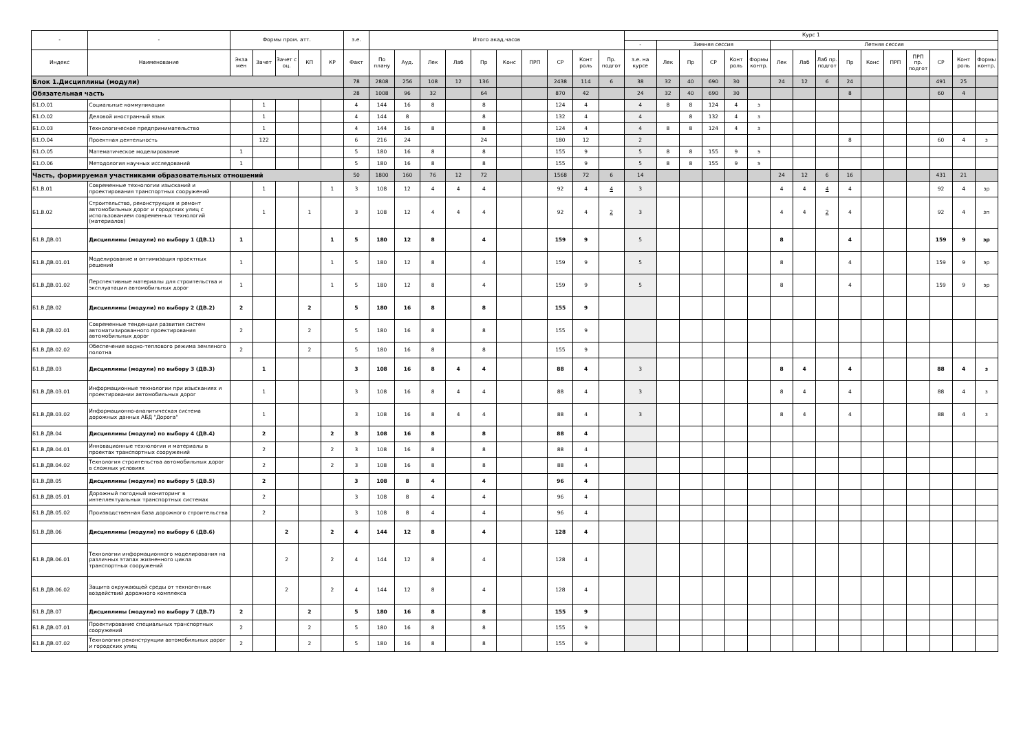| - | - | Формы пром. атт. | | | | | з.е. | Итого акад.часов | | | | | | | | | | Курс 1 | | | | | | | | | | | | | | | |
| --- | --- | --- | --- | --- | --- | --- | --- | --- | --- | --- | --- | --- | --- | --- | --- | --- | --- | --- | --- | --- | --- | --- | --- | --- | --- | --- | --- | --- | --- | --- | --- | --- | --- |
| | | | | | | | | | | | | | | | | | | - | Зимняя сессия | | | | | Летняя сессия | | | | | | | | | |
| Индекс | Наименование | Экза мен | Зачет | Зачет с оц. | КП | КР | Факт | По плану | Ауд. | Лек | Лаб | Пр | Конс | ПРП | СР | Конт роль | Пр. подгот | з.е. на курсе | Лек | Пр | СР | Конт роль | Формы контр. | Лек | Лаб | Лаб пр. подгот | Пр | Конс | ПРП | ПРП пр. подгот | СР | Конт роль | Формы контр. |
| Блок 1.Дисциплины (модули) | | | | | | | 78 | 2808 | 256 | 108 | 12 | 136 | | | 2438 | 114 | 6 | 38 | 32 | 40 | 690 | 30 | | 24 | 12 | 6 | 24 | | | | 491 | 25 | |
| Обязательная часть | | | | | | | 28 | 1008 | 96 | 32 | | 64 | | | 870 | 42 | | 24 | 32 | 40 | 690 | 30 | | | | | 8 | | | | 60 | 4 | |
| Б1.О.01 | Социальные коммуникации | | 1 | | | | 4 | 144 | 16 | 8 | | 8 | | | 124 | 4 | | 4 | 8 | 8 | 124 | 4 | з | | | | | | | | | | |
| Б1.О.02 | Деловой иностранный язык | | 1 | | | | 4 | 144 | 8 | | | 8 | | | 132 | 4 | | 4 | | 8 | 132 | 4 | з | | | | | | | | | | |
| Б1.О.03 | Технологическое предпринимательство | | 1 | | | | 4 | 144 | 16 | 8 | | 8 | | | 124 | 4 | | 4 | 8 | 8 | 124 | 4 | з | | | | | | | | | | |
| Б1.О.04 | Проектная деятельность | | 122 | | | | 6 | 216 | 24 | | | 24 | | | 180 | 12 | | 2 | | | | | | | | | 8 | | | | 60 | 4 | з |
| Б1.О.05 | Математическое моделирование | 1 | | | | | 5 | 180 | 16 | 8 | | 8 | | | 155 | 9 | | 5 | 8 | 8 | 155 | 9 | э | | | | | | | | | | |
| Б1.О.06 | Методология научных исследований | 1 | | | | | 5 | 180 | 16 | 8 | | 8 | | | 155 | 9 | | 5 | 8 | 8 | 155 | 9 | э | | | | | | | | | | |
| Часть, формируемая участниками образовательных отношений | | | | | | | 50 | 1800 | 160 | 76 | 12 | 72 | | | 1568 | 72 | 6 | 14 | | | | | | 24 | 12 | 6 | 16 | | | | 431 | 21 | |
| Б1.В.01 | Современные технологии изысканий и проектирования транспортных сооружений | | 1 | | | 1 | 3 | 108 | 12 | 4 | 4 | 4 | | | 92 | 4 | 4 | 3 | | | | | | 4 | 4 | 4 | 4 | | | | 92 | 4 | зр |
| Б1.В.02 | Строительство, реконструкция и ремонт автомобильных дорог и городских улиц с использованием современных технологий (материалов) | | 1 | | 1 | | 3 | 108 | 12 | 4 | 4 | 4 | | | 92 | 4 | 2 | 3 | | | | | | 4 | 4 | 2 | 4 | | | | 92 | 4 | зп |
| Б1.В.ДВ.01 | Дисциплины (модули) по выбору 1 (ДВ.1) | 1 | | | | 1 | 5 | 180 | 12 | 8 | | 4 | | | 159 | 9 | | 5 | | | | | | 8 | | | 4 | | | | 159 | 9 | эр |
| Б1.В.ДВ.01.01 | Моделирование и оптимизация проектных решений | 1 | | | | 1 | 5 | 180 | 12 | 8 | | 4 | | | 159 | 9 | | 5 | | | | | | 8 | | | 4 | | | | 159 | 9 | эр |
| Б1.В.ДВ.01.02 | Перспективные материалы для строительства и эксплуатации автомобильных дорог | 1 | | | | 1 | 5 | 180 | 12 | 8 | | 4 | | | 159 | 9 | | 5 | | | | | | 8 | | | 4 | | | | 159 | 9 | эр |
| Б1.В.ДВ.02 | Дисциплины (модули) по выбору 2 (ДВ.2) | 2 | | | 2 | | 5 | 180 | 16 | 8 | | 8 | | | 155 | 9 | | | | | | | | | | | | | | | | | |
| Б1.В.ДВ.02.01 | Современные тенденции развития систем автоматизированного проектирования автомобильных дорог | 2 | | | 2 | | 5 | 180 | 16 | 8 | | 8 | | | 155 | 9 | | | | | | | | | | | | | | | | | |
| Б1.В.ДВ.02.02 | Обеспечение водно-теплового режима земляного полотна | 2 | | | 2 | | 5 | 180 | 16 | 8 | | 8 | | | 155 | 9 | | | | | | | | | | | | | | | | | |
| Б1.В.ДВ.03 | Дисциплины (модули) по выбору 3 (ДВ.3) | | 1 | | | | 3 | 108 | 16 | 8 | 4 | 4 | | | 88 | 4 | | 3 | | | | | | 8 | 4 | | 4 | | | | 88 | 4 | з |
| Б1.В.ДВ.03.01 | Информационные технологии при изысканиях и проектировании автомобильных дорог | | 1 | | | | 3 | 108 | 16 | 8 | 4 | 4 | | | 88 | 4 | | 3 | | | | | | 8 | 4 | | 4 | | | | 88 | 4 | з |
| Б1.В.ДВ.03.02 | Информационно-аналитическая система дорожных данных АБД "Дорога" | | 1 | | | | 3 | 108 | 16 | 8 | 4 | 4 | | | 88 | 4 | | 3 | | | | | | 8 | 4 | | 4 | | | | 88 | 4 | з |
| Б1.В.ДВ.04 | Дисциплины (модули) по выбору 4 (ДВ.4) | | 2 | | | 2 | 3 | 108 | 16 | 8 | | 8 | | | 88 | 4 | | | | | | | | | | | | | | | | | |
| Б1.В.ДВ.04.01 | Инновационные технологии и материалы в проектах транспортных сооружений | | 2 | | | 2 | 3 | 108 | 16 | 8 | | 8 | | | 88 | 4 | | | | | | | | | | | | | | | | | |
| Б1.В.ДВ.04.02 | Технология строительства автомобильных дорог в сложных условиях | | 2 | | | 2 | 3 | 108 | 16 | 8 | | 8 | | | 88 | 4 | | | | | | | | | | | | | | | | | |
| Б1.В.ДВ.05 | Дисциплины (модули) по выбору 5 (ДВ.5) | | 2 | | | | 3 | 108 | 8 | 4 | | 4 | | | 96 | 4 | | | | | | | | | | | | | | | | | |
| Б1.В.ДВ.05.01 | Дорожный погодный мониторинг в интеллектуальных транспортных системах | | 2 | | | | 3 | 108 | 8 | 4 | | 4 | | | 96 | 4 | | | | | | | | | | | | | | | | | |
| Б1.В.ДВ.05.02 | Производственная база дорожного строительства | | 2 | | | | 3 | 108 | 8 | 4 | | 4 | | | 96 | 4 | | | | | | | | | | | | | | | | | |
| Б1.В.ДВ.06 | Дисциплины (модули) по выбору 6 (ДВ.6) | | | 2 | | 2 | 4 | 144 | 12 | 8 | | 4 | | | 128 | 4 | | | | | | | | | | | | | | | | | |
| Б1.В.ДВ.06.01 | Технологии информационного моделирования на различных этапах жизненного цикла транспортных сооружений | | | 2 | | 2 | 4 | 144 | 12 | 8 | | 4 | | | 128 | 4 | | | | | | | | | | | | | | | | | |
| Б1.В.ДВ.06.02 | Защита окружающей среды от техногенных воздействий дорожного комплекса | | | 2 | | 2 | 4 | 144 | 12 | 8 | | 4 | | | 128 | 4 | | | | | | | | | | | | | | | | | |
| Б1.В.ДВ.07 | Дисциплины (модули) по выбору 7 (ДВ.7) | 2 | | | 2 | | 5 | 180 | 16 | 8 | | 8 | | | 155 | 9 | | | | | | | | | | | | | | | | | |
| Б1.В.ДВ.07.01 | Проектирование специальных транспортных сооружений | 2 | | | 2 | | 5 | 180 | 16 | 8 | | 8 | | | 155 | 9 | | | | | | | | | | | | | | | | | |
| Б1.В.ДВ.07.02 | Технология реконструкции автомобильных дорог и городских улиц | 2 | | | 2 | | 5 | 180 | 16 | 8 | | 8 | | | 155 | 9 | | | | | | | | | | | | | | | | | |